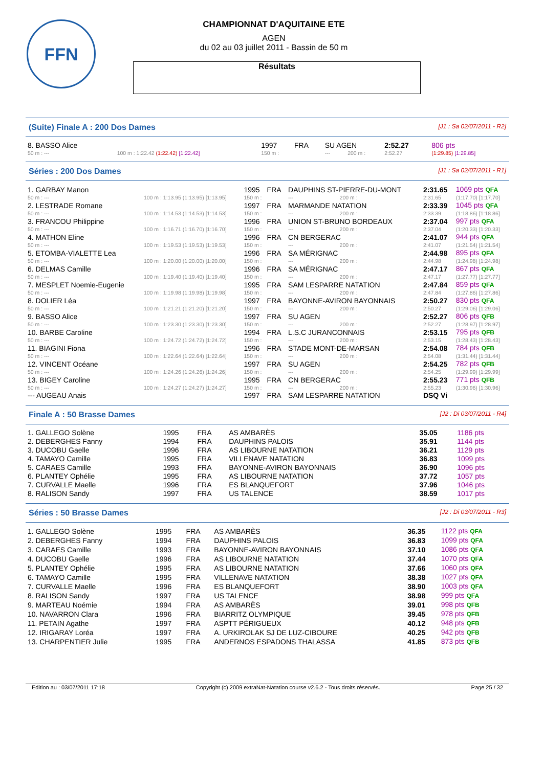FFN
CHAMPIONNAT D'AQUITAINE ETE
AGEN
du 02 au 03 juillet 2011 - Bassin de 50 m
Résultats
(Suite) Finale A : 200 Dos Dames [J1 : Sa 02/07/2011 - R2]
| 8. BASSO Alice | | 1997 | FRA | SU AGEN | | | 2:52.27 | 806 pts |
| 50 m : --- | 100 m : 1:22.42 (1:22.42) [1:22.42] | 150 m : | | --- | | 200 m : | 2:52.27 | (1:29.85) [1:29.85] |
Séries : 200 Dos Dames [J1 : Sa 02/07/2011 - R1]
| 1. GARBAY Manon | | 1995 | FRA | DAUPHINS ST-PIERRE-DU-MONT | | | 2:31.65 | 1069 pts QFA |
| 50 m : --- | 100 m : 1:13.95 (1:13.95) [1:13.95] | 150 m : | | --- | | 200 m : | 2:31.65 | (1:17.70) [1:17.70] |
| 2. LESTRADE Romane | | 1997 | FRA | MARMANDE NATATION | | | 2:33.39 | 1045 pts QFA |
| 50 m : --- | 100 m : 1:14.53 (1:14.53) [1:14.53] | 150 m : | | --- | | 200 m : | 2:33.39 | (1:18.86) [1:18.86] |
| 3. FRANCOU Philippine | | 1996 | FRA | UNION ST-BRUNO BORDEAUX | | | 2:37.04 | 997 pts QFA |
| 50 m : --- | 100 m : 1:16.71 (1:16.70) [1:16.70] | 150 m : | | --- | | 200 m : | 2:37.04 | (1:20.33) [1:20.33] |
| 4. MATHON Eline | | 1996 | FRA | CN BERGERAC | | | 2:41.07 | 944 pts QFA |
| 50 m : --- | 100 m : 1:19.53 (1:19.53) [1:19.53] | 150 m : | | --- | | 200 m : | 2:41.07 | (1:21.54) [1:21.54] |
| 5. ETOMBA-VIALETTE Lea | | 1996 | FRA | SA MÉRIGNAC | | | 2:44.98 | 895 pts QFA |
| 50 m : --- | 100 m : 1:20.00 (1:20.00) [1:20.00] | 150 m : | | --- | | 200 m : | 2:44.98 | (1:24.98) [1:24.98] |
| 6. DELMAS Camille | | 1996 | FRA | SA MÉRIGNAC | | | 2:47.17 | 867 pts QFA |
| 50 m : --- | 100 m : 1:19.40 (1:19.40) [1:19.40] | 150 m : | | --- | | 200 m : | 2:47.17 | (1:27.77) [1:27.77] |
| 7. MESPLET Noemie-Eugenie | | 1995 | FRA | SAM LESPARRE NATATION | | | 2:47.84 | 859 pts QFA |
| 50 m : --- | 100 m : 1:19.98 (1:19.98) [1:19.98] | 150 m : | | --- | | 200 m : | 2:47.84 | (1:27.86) [1:27.86] |
| 8. DOLIER Léa | | 1997 | FRA | BAYONNE-AVIRON BAYONNAIS | | | 2:50.27 | 830 pts QFA |
| 50 m : --- | 100 m : 1:21.21 (1:21.20) [1:21.20] | 150 m : | | --- | | 200 m : | 2:50.27 | (1:29.06) [1:29.06] |
| 9. BASSO Alice | | 1997 | FRA | SU AGEN | | | 2:52.27 | 806 pts QFB |
| 50 m : --- | 100 m : 1:23.30 (1:23.30) [1:23.30] | 150 m : | | --- | | 200 m : | 2:52.27 | (1:28.97) [1:28.97] |
| 10. BARBE Caroline | | 1994 | FRA | L.S.C JURANCONNAIS | | | 2:53.15 | 795 pts QFB |
| 50 m : --- | 100 m : 1:24.72 (1:24.72) [1:24.72] | 150 m : | | --- | | 200 m : | 2:53.15 | (1:28.43) [1:28.43] |
| 11. BIAGINI Fiona | | 1996 | FRA | STADE MONT-DE-MARSAN | | | 2:54.08 | 784 pts QFB |
| 50 m : --- | 100 m : 1:22.64 (1:22.64) [1:22.64] | 150 m : | | --- | | 200 m : | 2:54.08 | (1:31.44) [1:31.44] |
| 12. VINCENT Océane | | 1997 | FRA | SU AGEN | | | 2:54.25 | 782 pts QFB |
| 50 m : --- | 100 m : 1:24.26 (1:24.26) [1:24.26] | 150 m : | | --- | | 200 m : | 2:54.25 | (1:29.99) [1:29.99] |
| 13. BIGEY Caroline | | 1995 | FRA | CN BERGERAC | | | 2:55.23 | 771 pts QFB |
| 50 m : --- | 100 m : 1:24.27 (1:24.27) [1:24.27] | 150 m : | | --- | | 200 m : | 2:55.23 | (1:30.96) [1:30.96] |
| --- AUGEAU Anais | | 1997 | FRA | SAM LESPARRE NATATION | | | DSQ Vi | |
Finale A : 50 Brasse Dames [J2 : Di 03/07/2011 - R4]
| 1. GALLEGO Solène | 1995 | FRA | AS AMBARÈS | 35.05 | 1186 pts |
| 2. DEBERGHES Fanny | 1994 | FRA | DAUPHINS PALOIS | 35.91 | 1144 pts |
| 3. DUCOBU Gaelle | 1996 | FRA | AS LIBOURNE NATATION | 36.21 | 1129 pts |
| 4. TAMAYO Camille | 1995 | FRA | VILLENAVE NATATION | 36.83 | 1099 pts |
| 5. CARAES Camille | 1993 | FRA | BAYONNE-AVIRON BAYONNAIS | 36.90 | 1096 pts |
| 6. PLANTEY Ophélie | 1995 | FRA | AS LIBOURNE NATATION | 37.72 | 1057 pts |
| 7. CURVALLE Maelle | 1996 | FRA | ES BLANQUEFORT | 37.96 | 1046 pts |
| 8. RALISON Sandy | 1997 | FRA | US TALENCE | 38.59 | 1017 pts |
Séries : 50 Brasse Dames [J2 : Di 03/07/2011 - R3]
| 1. GALLEGO Solène | 1995 | FRA | AS AMBARÈS | 36.35 | 1122 pts QFA |
| 2. DEBERGHES Fanny | 1994 | FRA | DAUPHINS PALOIS | 36.83 | 1099 pts QFA |
| 3. CARAES Camille | 1993 | FRA | BAYONNE-AVIRON BAYONNAIS | 37.10 | 1086 pts QFA |
| 4. DUCOBU Gaelle | 1996 | FRA | AS LIBOURNE NATATION | 37.44 | 1070 pts QFA |
| 5. PLANTEY Ophélie | 1995 | FRA | AS LIBOURNE NATATION | 37.66 | 1060 pts QFA |
| 6. TAMAYO Camille | 1995 | FRA | VILLENAVE NATATION | 38.38 | 1027 pts QFA |
| 7. CURVALLE Maelle | 1996 | FRA | ES BLANQUEFORT | 38.90 | 1003 pts QFA |
| 8. RALISON Sandy | 1997 | FRA | US TALENCE | 38.98 | 999 pts QFA |
| 9. MARTEAU Noémie | 1994 | FRA | AS AMBARÈS | 39.01 | 998 pts QFB |
| 10. NAVARRON Clara | 1996 | FRA | BIARRITZ OLYMPIQUE | 39.45 | 978 pts QFB |
| 11. PETAIN Agathe | 1997 | FRA | ASPTT PÉRIGUEUX | 40.12 | 948 pts QFB |
| 12. IRIGARAY Loréa | 1997 | FRA | A. URKIROLAK SJ DE LUZ-CIBOURE | 40.25 | 942 pts QFB |
| 13. CHARPENTIER Julie | 1995 | FRA | ANDERNOS ESPADONS THALASSA | 41.85 | 873 pts QFB |
Edition au : 03/07/2011 17:18 Copyright (c) 2009 extraNat-Natation course v2.6.2 - Tous droits réservés. Page 25 / 32